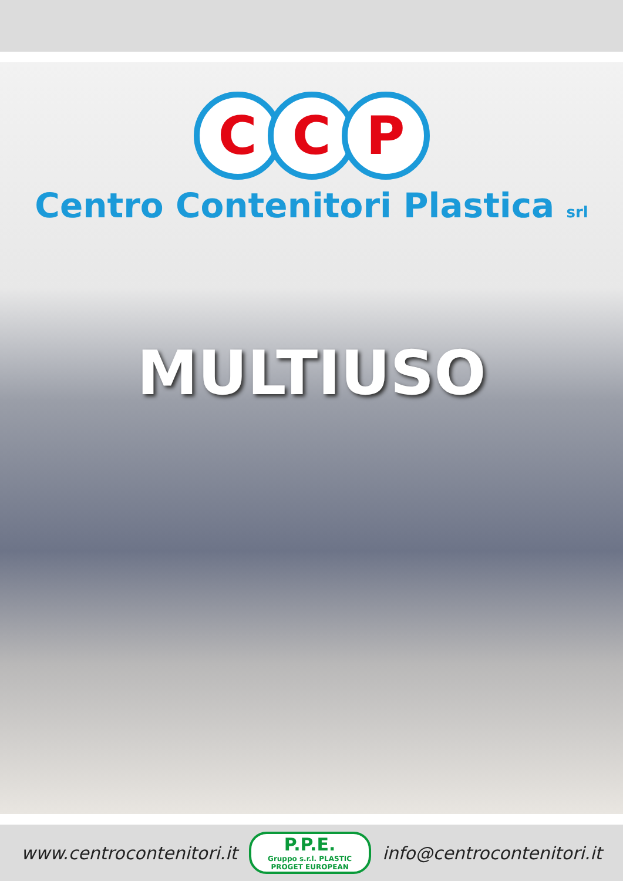C C P
Centro Contenitori Plastica srl
MULTIUSO
www.centrocontenitori.it
P.P.E.
Gruppo s.r.l. PLASTIC PROGET EUROPEAN
info@centrocontenitori.it